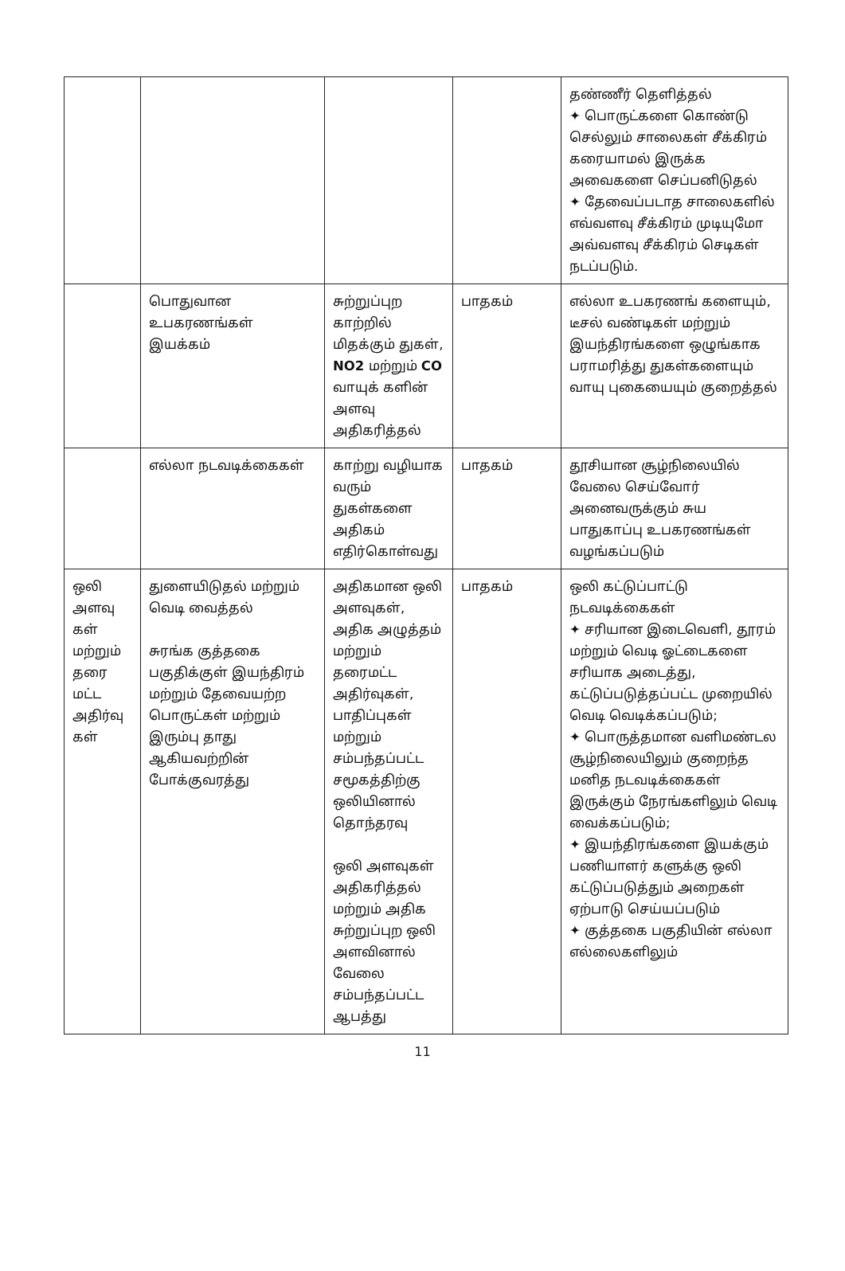| | | | | தண்ணீர் தெளித்தல் ✦ பொருட்களை கொண்டு செல்லும் சாலைகள் சீக்கிரம் கரையாமல் இருக்க அவைகளை செப்பனிடுதல் ✦ தேவைப்படாத சாலைகளில் எவ்வளவு சீக்கிரம் முடியுமோ அவ்வளவு சீக்கிரம் செடிகள் நடப்படும். |
| | பொதுவான உபகரணங்கள் இயக்கம் | சுற்றுப்புற காற்றில் மிதக்கும் துகள், NO2 மற்றும் CO வாயுக் களின் அளவு அதிகரித்தல் | பாதகம் | எல்லா உபகரணங் களையும், டீசல் வண்டிகள் மற்றும் இயந்திரங்களை ஒழுங்காக பராமரித்து துகள்களையும் வாயு புகையையும் குறைத்தல் |
| | எல்லா நடவடிக்கைகள் | காற்று வழியாக வரும் துகள்களை அதிகம் எதிர்கொள்வது | பாதகம் | தூசியான சூழ்நிலையில் வேலை செய்வோர் அனைவருக்கும் சுய பாதுகாப்பு உபகரணங்கள் வழங்கப்படும் |
| ஒலி அளவு கள் மற்றும் தரை மட்ட அதிர்வு கள் | துளையிடுதல் மற்றும் வெடி வைத்தல் சுரங்க குத்தகை பகுதிக்குள் இயந்திரம் மற்றும் தேவையற்ற பொருட்கள் மற்றும் இரும்பு தாது ஆகியவற்றின் போக்குவரத்து | அதிகமான ஒலி அளவுகள், அதிக அழுத்தம் மற்றும் தரைமட்ட அதிர்வுகள், பாதிப்புகள் மற்றும் சம்பந்தப்பட்ட சமூகத்திற்கு ஒலியினால் தொந்தரவு ஒலி அளவுகள் அதிகரித்தல் மற்றும் அதிக சுற்றுப்புற ஒலி அளவினால் வேலை சம்பந்தப்பட்ட ஆபத்து | பாதகம் | ஒலி கட்டுப்பாட்டு நடவடிக்கைகள் ✦ சரியான இடைவெளி, தூரம் மற்றும் வெடி ஓட்டைகளை சரியாக அடைத்து, கட்டுப்படுத்தப்பட்ட முறையில் வெடி வெடிக்கப்படும்; ✦ பொருத்தமான வளிமண்டல சூழ்நிலையிலும் குறைந்த மனித நடவடிக்கைகள் இருக்கும் நேரங்களிலும் வெடி வைக்கப்படும்; ✦ இயந்திரங்களை இயக்கும் பணியாளர் களுக்கு ஒலி கட்டுப்படுத்தும் அறைகள் ஏற்பாடு செய்யப்படும் ✦ குத்தகை பகுதியின் எல்லா எல்லைகளிலும் |
11